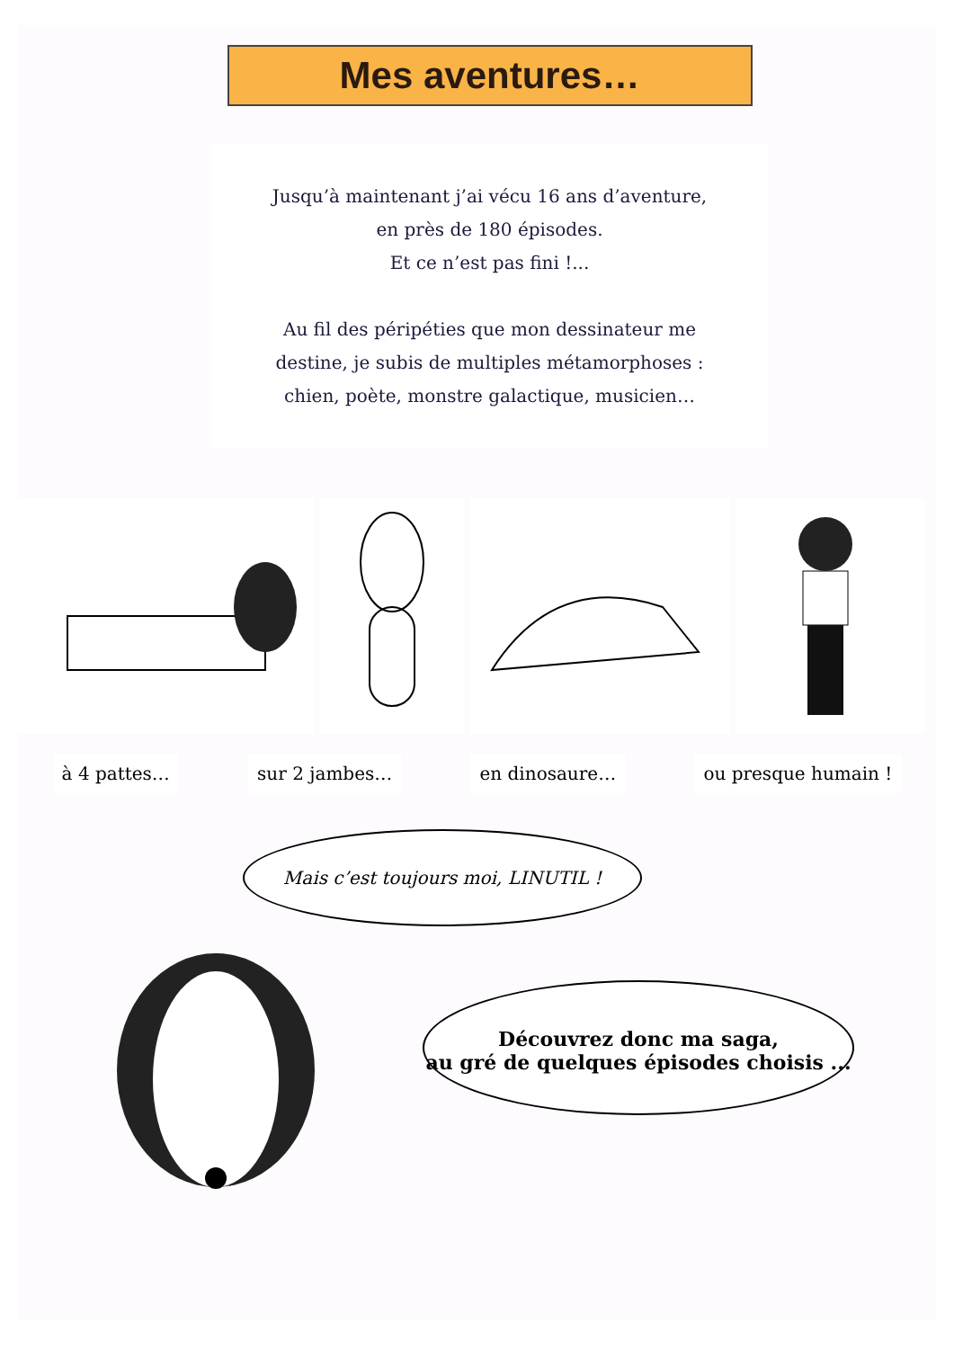Mes aventures…
Jusqu’à maintenant j’ai vécu 16 ans d’aventure,
en près de 180 épisodes.
Et ce n’est pas fini !...
Au fil des péripéties que mon dessinateur me
destine, je subis de multiples métamorphoses :
chien, poète, monstre galactique, musicien…
à 4 pattes… sur 2 jambes… en dinosaure… ou presque humain !
Mais c’est toujours moi, LINUTIL !
Découvrez donc ma saga,
au gré de quelques épisodes choisis ...